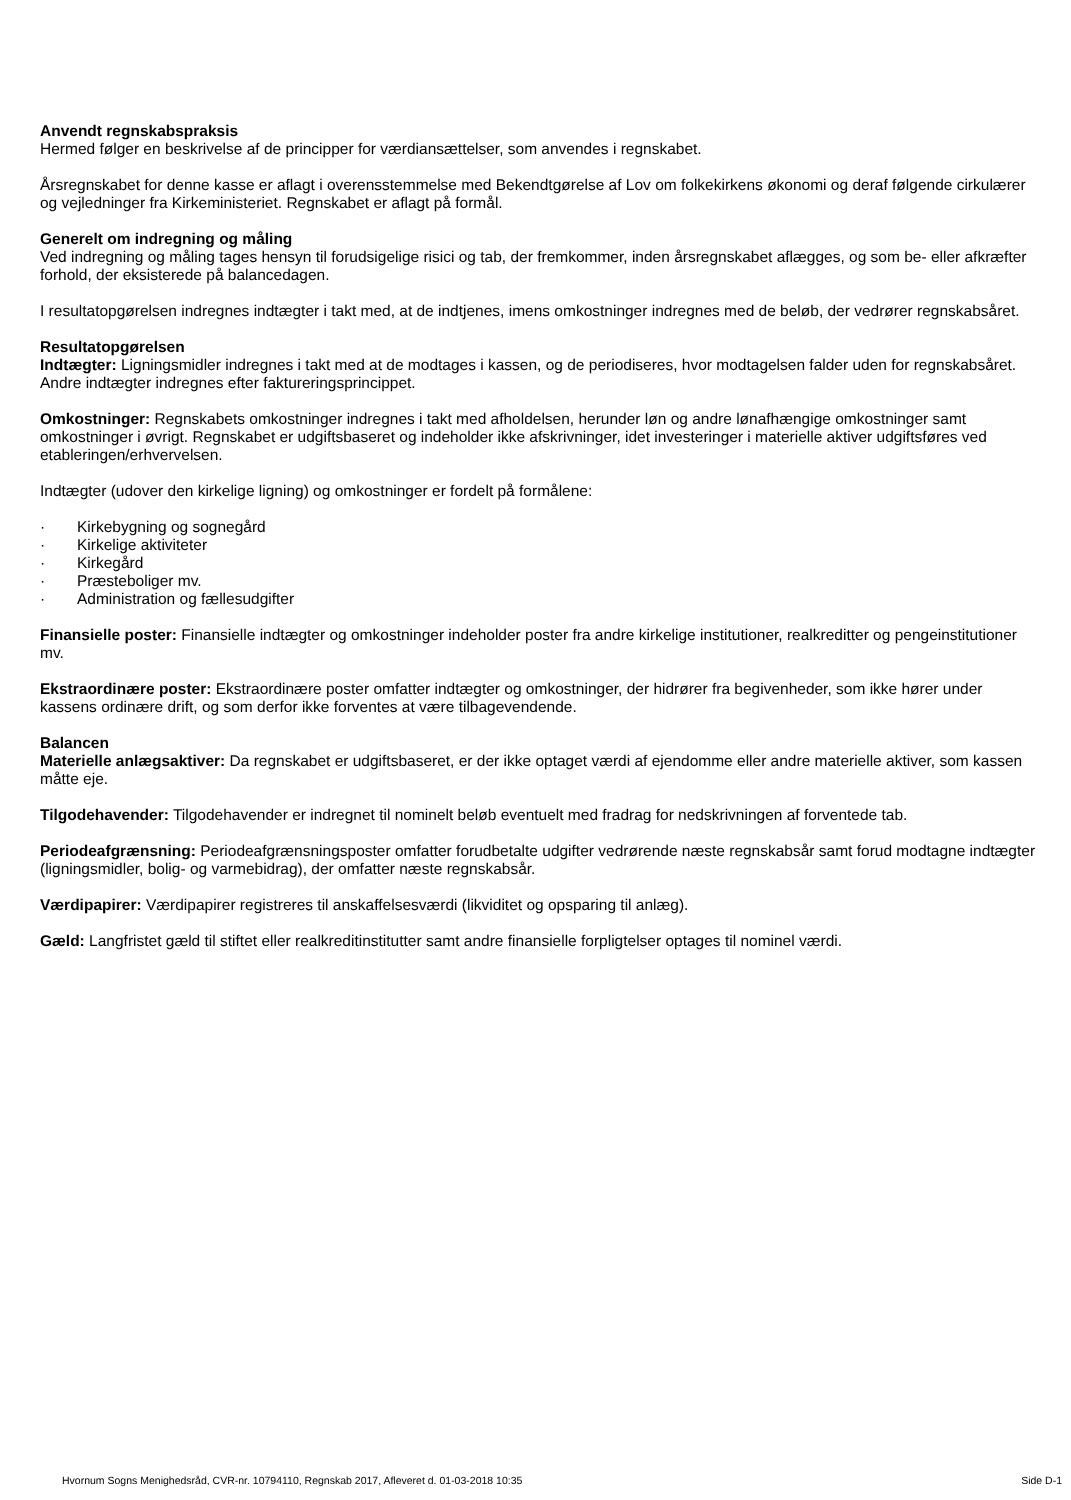Anvendt regnskabspraksis
Hermed følger en beskrivelse af de principper for værdiansættelser, som anvendes i regnskabet.
Årsregnskabet for denne kasse er aflagt i overensstemmelse med Bekendtgørelse af Lov om folkekirkens økonomi og deraf følgende cirkulærer og vejledninger fra Kirkeministeriet. Regnskabet er aflagt på formål.
Generelt om indregning og måling
Ved indregning og måling tages hensyn til forudsigelige risici og tab, der fremkommer, inden årsregnskabet aflægges, og som be- eller afkræfter forhold, der eksisterede på balancedagen.
I resultatopgørelsen indregnes indtægter i takt med, at de indtjenes, imens omkostninger indregnes med de beløb, der vedrører regnskabsåret.
Resultatopgørelsen
Indtægter: Ligningsmidler indregnes i takt med at de modtages i kassen, og de periodiseres, hvor modtagelsen falder uden for regnskabsåret. Andre indtægter indregnes efter faktureringsprincippet.
Omkostninger: Regnskabets omkostninger indregnes i takt med afholdelsen, herunder løn og andre lønafhængige omkostninger samt omkostninger i øvrigt. Regnskabet er udgiftsbaseret og indeholder ikke afskrivninger, idet investeringer i materielle aktiver udgiftsføres ved etableringen/erhvervelsen.
Indtægter (udover den kirkelige ligning) og omkostninger er fordelt på formålene:
· Kirkebygning og sognegård
· Kirkelige aktiviteter
· Kirkegård
· Præsteboliger mv.
· Administration og fællesudgifter
Finansielle poster: Finansielle indtægter og omkostninger indeholder poster fra andre kirkelige institutioner, realkreditter og pengeinstitutioner mv.
Ekstraordinære poster: Ekstraordinære poster omfatter indtægter og omkostninger, der hidrører fra begivenheder, som ikke hører under kassens ordinære drift, og som derfor ikke forventes at være tilbagevendende.
Balancen
Materielle anlægsaktiver: Da regnskabet er udgiftsbaseret, er der ikke optaget værdi af ejendomme eller andre materielle aktiver, som kassen måtte eje.
Tilgodehavender: Tilgodehavender er indregnet til nominelt beløb eventuelt med fradrag for nedskrivningen af forventede tab.
Periodeafgrænsning: Periodeafgrænsningsposter omfatter forudbetalte udgifter vedrørende næste regnskabsår samt forud modtagne indtægter (ligningsmidler, bolig- og varmebidrag), der omfatter næste regnskabsår.
Værdipapirer: Værdipapirer registreres til anskaffelsesværdi (likviditet og opsparing til anlæg).
Gæld: Langfristet gæld til stiftet eller realkreditinstitutter samt andre finansielle forpligtelser optages til nominel værdi.
Hvornum Sogns Menighedsråd, CVR-nr. 10794110, Regnskab 2017, Afleveret d. 01-03-2018 10:35 Side D-1